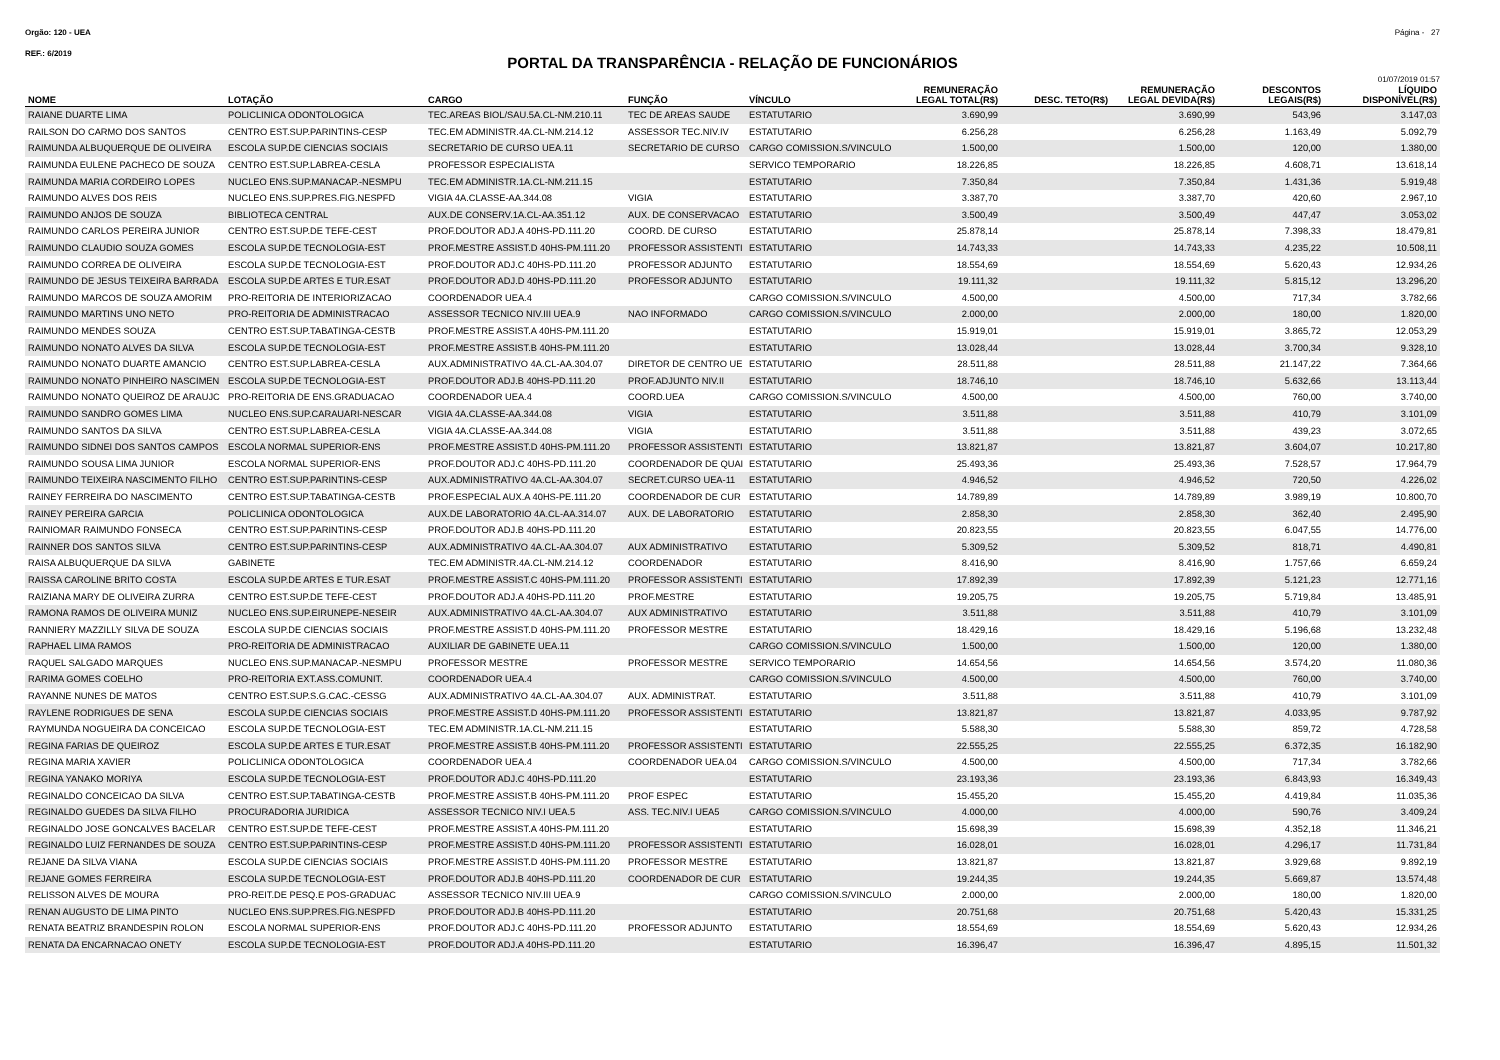Orgão: 120 - UEA Página - 27
REF.: 6/2019
PORTAL DA TRANSPARÊNCIA - RELAÇÃO DE FUNCIONÁRIOS
01/07/2019 01:57
| NOME | LOTAÇÃO | CARGO | FUNÇÃO | VÍNCULO | REMUNERAÇÃO LEGAL TOTAL(R$) | DESC. TETO(R$) | REMUNERAÇÃO LEGAL DEVIDA(R$) | DESCONTOS LEGAIS(R$) | LÍQUIDO DISPONÍVEL(R$) |
| --- | --- | --- | --- | --- | --- | --- | --- | --- | --- |
| RAIANE DUARTE LIMA | POLICLINICA ODONTOLOGICA | TEC.AREAS BIOL/SAU.5A.CL-NM.210.11 | TEC DE AREAS SAUDE | ESTATUTARIO | 3.690,99 | | 3.690,99 | 543,96 | 3.147,03 |
| RAILSON DO CARMO DOS SANTOS | CENTRO EST.SUP.PARINTINS-CESP | TEC.EM ADMINISTR.4A.CL-NM.214.12 | ASSESSOR TEC.NIV.IV | ESTATUTARIO | 6.256,28 | | 6.256,28 | 1.163,49 | 5.092,79 |
| RAIMUNDA ALBUQUERQUE DE OLIVEIRA | ESCOLA SUP.DE CIENCIAS SOCIAIS | SECRETARIO DE CURSO UEA.11 | SECRETARIO DE CURSO | CARGO COMISSION.S/VINCULO | 1.500,00 | | 1.500,00 | 120,00 | 1.380,00 |
| RAIMUNDA EULENE PACHECO DE SOUZA | CENTRO EST.SUP.LABREA-CESLA | PROFESSOR ESPECIALISTA | | SERVICO TEMPORARIO | 18.226,85 | | 18.226,85 | 4.608,71 | 13.618,14 |
| RAIMUNDA MARIA CORDEIRO LOPES | NUCLEO ENS.SUP.MANACAP.-NESMPU | TEC.EM ADMINISTR.1A.CL-NM.211.15 | | ESTATUTARIO | 7.350,84 | | 7.350,84 | 1.431,36 | 5.919,48 |
| RAIMUNDO ALVES DOS REIS | NUCLEO ENS.SUP.PRES.FIG.NESPFD | VIGIA 4A.CLASSE-AA.344.08 | VIGIA | ESTATUTARIO | 3.387,70 | | 3.387,70 | 420,60 | 2.967,10 |
| RAIMUNDO ANJOS DE SOUZA | BIBLIOTECA CENTRAL | AUX.DE CONSERV.1A.CL-AA.351.12 | AUX. DE CONSERVACAO | ESTATUTARIO | 3.500,49 | | 3.500,49 | 447,47 | 3.053,02 |
| RAIMUNDO CARLOS PEREIRA JUNIOR | CENTRO EST.SUP.DE TEFE-CEST | PROF.DOUTOR ADJ.A 40HS-PD.111.20 | COORD. DE CURSO | ESTATUTARIO | 25.878,14 | | 25.878,14 | 7.398,33 | 18.479,81 |
| RAIMUNDO CLAUDIO SOUZA GOMES | ESCOLA SUP.DE TECNOLOGIA-EST | PROF.MESTRE ASSIST.D 40HS-PM.111.20 | PROFESSOR ASSISTENTI | ESTATUTARIO | 14.743,33 | | 14.743,33 | 4.235,22 | 10.508,11 |
| RAIMUNDO CORREA DE OLIVEIRA | ESCOLA SUP.DE TECNOLOGIA-EST | PROF.DOUTOR ADJ.C 40HS-PD.111.20 | PROFESSOR ADJUNTO | ESTATUTARIO | 18.554,69 | | 18.554,69 | 5.620,43 | 12.934,26 |
| RAIMUNDO DE JESUS TEIXEIRA BARRADA | ESCOLA SUP.DE ARTES E TUR.ESAT | PROF.DOUTOR ADJ.D 40HS-PD.111.20 | PROFESSOR ADJUNTO | ESTATUTARIO | 19.111,32 | | 19.111,32 | 5.815,12 | 13.296,20 |
| RAIMUNDO MARCOS DE SOUZA AMORIM | PRO-REITORIA DE INTERIORIZACAO | COORDENADOR UEA.4 | | CARGO COMISSION.S/VINCULO | 4.500,00 | | 4.500,00 | 717,34 | 3.782,66 |
| RAIMUNDO MARTINS UNO NETO | PRO-REITORIA DE ADMINISTRACAO | ASSESSOR TECNICO NIV.III UEA.9 | NAO INFORMADO | CARGO COMISSION.S/VINCULO | 2.000,00 | | 2.000,00 | 180,00 | 1.820,00 |
| RAIMUNDO MENDES SOUZA | CENTRO EST.SUP.TABATINGA-CESTB | PROF.MESTRE ASSIST.A 40HS-PM.111.20 | | ESTATUTARIO | 15.919,01 | | 15.919,01 | 3.865,72 | 12.053,29 |
| RAIMUNDO NONATO ALVES DA SILVA | ESCOLA SUP.DE TECNOLOGIA-EST | PROF.MESTRE ASSIST.B 40HS-PM.111.20 | | ESTATUTARIO | 13.028,44 | | 13.028,44 | 3.700,34 | 9.328,10 |
| RAIMUNDO NONATO DUARTE AMANCIO | CENTRO EST.SUP.LABREA-CESLA | AUX.ADMINISTRATIVO 4A.CL-AA.304.07 | DIRETOR DE CENTRO UE | ESTATUTARIO | 28.511,88 | | 28.511,88 | 21.147,22 | 7.364,66 |
| RAIMUNDO NONATO PINHEIRO NASCIMEN | ESCOLA SUP.DE TECNOLOGIA-EST | PROF.DOUTOR ADJ.B 40HS-PD.111.20 | PROF.ADJUNTO NIV.II | ESTATUTARIO | 18.746,10 | | 18.746,10 | 5.632,66 | 13.113,44 |
| RAIMUNDO NONATO QUEIROZ DE ARAUJC | PRO-REITORIA DE ENS.GRADUACAO | COORDENADOR UEA.4 | COORD.UEA | CARGO COMISSION.S/VINCULO | 4.500,00 | | 4.500,00 | 760,00 | 3.740,00 |
| RAIMUNDO SANDRO GOMES LIMA | NUCLEO ENS.SUP.CARAUARI-NESCAR | VIGIA 4A.CLASSE-AA.344.08 | VIGIA | ESTATUTARIO | 3.511,88 | | 3.511,88 | 410,79 | 3.101,09 |
| RAIMUNDO SANTOS DA SILVA | CENTRO EST.SUP.LABREA-CESLA | VIGIA 4A.CLASSE-AA.344.08 | VIGIA | ESTATUTARIO | 3.511,88 | | 3.511,88 | 439,23 | 3.072,65 |
| RAIMUNDO SIDNEI DOS SANTOS CAMPOS | ESCOLA NORMAL SUPERIOR-ENS | PROF.MESTRE ASSIST.D 40HS-PM.111.20 | PROFESSOR ASSISTENTI | ESTATUTARIO | 13.821,87 | | 13.821,87 | 3.604,07 | 10.217,80 |
| RAIMUNDO SOUSA LIMA JUNIOR | ESCOLA NORMAL SUPERIOR-ENS | PROF.DOUTOR ADJ.C 40HS-PD.111.20 | COORDENADOR DE QUAI | ESTATUTARIO | 25.493,36 | | 25.493,36 | 7.528,57 | 17.964,79 |
| RAIMUNDO TEIXEIRA NASCIMENTO FILHO | CENTRO EST.SUP.PARINTINS-CESP | AUX.ADMINISTRATIVO 4A.CL-AA.304.07 | SECRET.CURSO UEA-11 | ESTATUTARIO | 4.946,52 | | 4.946,52 | 720,50 | 4.226,02 |
| RAINEY FERREIRA DO NASCIMENTO | CENTRO EST.SUP.TABATINGA-CESTB | PROF.ESPECIAL AUX.A 40HS-PE.111.20 | COORDENADOR DE CUR | ESTATUTARIO | 14.789,89 | | 14.789,89 | 3.989,19 | 10.800,70 |
| RAINEY PEREIRA GARCIA | POLICLINICA ODONTOLOGICA | AUX.DE LABORATORIO 4A.CL-AA.314.07 | AUX. DE LABORATORIO | ESTATUTARIO | 2.858,30 | | 2.858,30 | 362,40 | 2.495,90 |
| RAINIOMAR RAIMUNDO FONSECA | CENTRO EST.SUP.PARINTINS-CESP | PROF.DOUTOR ADJ.B 40HS-PD.111.20 | | ESTATUTARIO | 20.823,55 | | 20.823,55 | 6.047,55 | 14.776,00 |
| RAINNER DOS SANTOS SILVA | CENTRO EST.SUP.PARINTINS-CESP | AUX.ADMINISTRATIVO 4A.CL-AA.304.07 | AUX ADMINISTRATIVO | ESTATUTARIO | 5.309,52 | | 5.309,52 | 818,71 | 4.490,81 |
| RAISA ALBUQUERQUE DA SILVA | GABINETE | TEC.EM ADMINISTR.4A.CL-NM.214.12 | COORDENADOR | ESTATUTARIO | 8.416,90 | | 8.416,90 | 1.757,66 | 6.659,24 |
| RAISSA CAROLINE BRITO COSTA | ESCOLA SUP.DE ARTES E TUR.ESAT | PROF.MESTRE ASSIST.C 40HS-PM.111.20 | PROFESSOR ASSISTENTI | ESTATUTARIO | 17.892,39 | | 17.892,39 | 5.121,23 | 12.771,16 |
| RAIZIANA MARY DE OLIVEIRA ZURRA | CENTRO EST.SUP.DE TEFE-CEST | PROF.DOUTOR ADJ.A 40HS-PD.111.20 | PROF.MESTRE | ESTATUTARIO | 19.205,75 | | 19.205,75 | 5.719,84 | 13.485,91 |
| RAMONA RAMOS DE OLIVEIRA MUNIZ | NUCLEO ENS.SUP.EIRUNEPE-NESEIR | AUX.ADMINISTRATIVO 4A.CL-AA.304.07 | AUX ADMINISTRATIVO | ESTATUTARIO | 3.511,88 | | 3.511,88 | 410,79 | 3.101,09 |
| RANNIERY MAZZILLY SILVA DE SOUZA | ESCOLA SUP.DE CIENCIAS SOCIAIS | PROF.MESTRE ASSIST.D 40HS-PM.111.20 | PROFESSOR MESTRE | ESTATUTARIO | 18.429,16 | | 18.429,16 | 5.196,68 | 13.232,48 |
| RAPHAEL LIMA RAMOS | PRO-REITORIA DE ADMINISTRACAO | AUXILIAR DE GABINETE UEA.11 | | CARGO COMISSION.S/VINCULO | 1.500,00 | | 1.500,00 | 120,00 | 1.380,00 |
| RAQUEL SALGADO MARQUES | NUCLEO ENS.SUP.MANACAP.-NESMPU | PROFESSOR MESTRE | PROFESSOR MESTRE | SERVICO TEMPORARIO | 14.654,56 | | 14.654,56 | 3.574,20 | 11.080,36 |
| RARIMA GOMES COELHO | PRO-REITORIA EXT.ASS.COMUNIT. | COORDENADOR UEA.4 | | CARGO COMISSION.S/VINCULO | 4.500,00 | | 4.500,00 | 760,00 | 3.740,00 |
| RAYANNE NUNES DE MATOS | CENTRO EST.SUP.S.G.CAC.-CESSG | AUX.ADMINISTRATIVO 4A.CL-AA.304.07 | AUX. ADMINISTRAT. | ESTATUTARIO | 3.511,88 | | 3.511,88 | 410,79 | 3.101,09 |
| RAYLENE RODRIGUES DE SENA | ESCOLA SUP.DE CIENCIAS SOCIAIS | PROF.MESTRE ASSIST.D 40HS-PM.111.20 | PROFESSOR ASSISTENTI | ESTATUTARIO | 13.821,87 | | 13.821,87 | 4.033,95 | 9.787,92 |
| RAYMUNDA NOGUEIRA DA CONCEICAO | ESCOLA SUP.DE TECNOLOGIA-EST | TEC.EM ADMINISTR.1A.CL-NM.211.15 | | ESTATUTARIO | 5.588,30 | | 5.588,30 | 859,72 | 4.728,58 |
| REGINA FARIAS DE QUEIROZ | ESCOLA SUP.DE ARTES E TUR.ESAT | PROF.MESTRE ASSIST.B 40HS-PM.111.20 | PROFESSOR ASSISTENTI | ESTATUTARIO | 22.555,25 | | 22.555,25 | 6.372,35 | 16.182,90 |
| REGINA MARIA XAVIER | POLICLINICA ODONTOLOGICA | COORDENADOR UEA.4 | COORDENADOR UEA.04 | CARGO COMISSION.S/VINCULO | 4.500,00 | | 4.500,00 | 717,34 | 3.782,66 |
| REGINA YANAKO MORIYA | ESCOLA SUP.DE TECNOLOGIA-EST | PROF.DOUTOR ADJ.C 40HS-PD.111.20 | | ESTATUTARIO | 23.193,36 | | 23.193,36 | 6.843,93 | 16.349,43 |
| REGINALDO CONCEICAO DA SILVA | CENTRO EST.SUP.TABATINGA-CESTB | PROF.MESTRE ASSIST.B 40HS-PM.111.20 | PROF ESPEC | ESTATUTARIO | 15.455,20 | | 15.455,20 | 4.419,84 | 11.035,36 |
| REGINALDO GUEDES DA SILVA FILHO | PROCURADORIA JURIDICA | ASSESSOR TECNICO NIV.I UEA.5 | ASS. TEC.NIV.I UEA5 | CARGO COMISSION.S/VINCULO | 4.000,00 | | 4.000,00 | 590,76 | 3.409,24 |
| REGINALDO JOSE GONCALVES BACELAR | CENTRO EST.SUP.DE TEFE-CEST | PROF.MESTRE ASSIST.A 40HS-PM.111.20 | | ESTATUTARIO | 15.698,39 | | 15.698,39 | 4.352,18 | 11.346,21 |
| REGINALDO LUIZ FERNANDES DE SOUZA | CENTRO EST.SUP.PARINTINS-CESP | PROF.MESTRE ASSIST.D 40HS-PM.111.20 | PROFESSOR ASSISTENTI | ESTATUTARIO | 16.028,01 | | 16.028,01 | 4.296,17 | 11.731,84 |
| REJANE DA SILVA VIANA | ESCOLA SUP.DE CIENCIAS SOCIAIS | PROF.MESTRE ASSIST.D 40HS-PM.111.20 | PROFESSOR MESTRE | ESTATUTARIO | 13.821,87 | | 13.821,87 | 3.929,68 | 9.892,19 |
| REJANE GOMES FERREIRA | ESCOLA SUP.DE TECNOLOGIA-EST | PROF.DOUTOR ADJ.B 40HS-PD.111.20 | COORDENADOR DE CUR | ESTATUTARIO | 19.244,35 | | 19.244,35 | 5.669,87 | 13.574,48 |
| RELISSON ALVES DE MOURA | PRO-REIT.DE PESQ.E POS-GRADUAC | ASSESSOR TECNICO NIV.III UEA.9 | | CARGO COMISSION.S/VINCULO | 2.000,00 | | 2.000,00 | 180,00 | 1.820,00 |
| RENAN AUGUSTO DE LIMA PINTO | NUCLEO ENS.SUP.PRES.FIG.NESPFD | PROF.DOUTOR ADJ.B 40HS-PD.111.20 | | ESTATUTARIO | 20.751,68 | | 20.751,68 | 5.420,43 | 15.331,25 |
| RENATA BEATRIZ BRANDESPIN ROLON | ESCOLA NORMAL SUPERIOR-ENS | PROF.DOUTOR ADJ.C 40HS-PD.111.20 | PROFESSOR ADJUNTO | ESTATUTARIO | 18.554,69 | | 18.554,69 | 5.620,43 | 12.934,26 |
| RENATA DA ENCARNACAO ONETY | ESCOLA SUP.DE TECNOLOGIA-EST | PROF.DOUTOR ADJ.A 40HS-PD.111.20 | | ESTATUTARIO | 16.396,47 | | 16.396,47 | 4.895,15 | 11.501,32 |